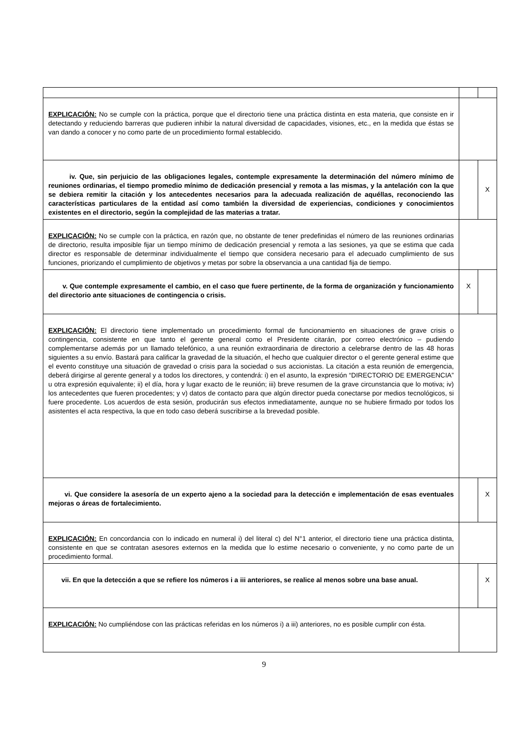| EXPLICACIÓN: No se cumple con la práctica, porque que el directorio tiene una práctica distinta en esta materia, que consiste en ir detectando y reduciendo barreras que pudieren inhibir la natural diversidad de capacidades, visiones, etc., en la medida que éstas se van dando a conocer y no como parte de un procedimiento formal establecido. | | |
| iv. Que, sin perjuicio de las obligaciones legales, contemple expresamente la determinación del número mínimo de reuniones ordinarias, el tiempo promedio mínimo de dedicación presencial y remota a las mismas, y la antelación con la que se debiera remitir la citación y los antecedentes necesarios para la adecuada realización de aquéllas, reconociendo las características particulares de la entidad así como también la diversidad de experiencias, condiciones y conocimientos existentes en el directorio, según la complejidad de las materias a tratar. | | X |
| EXPLICACIÓN: No se cumple con la práctica, en razón que, no obstante de tener predefinidas el número de las reuniones ordinarias de directorio, resulta imposible fijar un tiempo mínimo de dedicación presencial y remota a las sesiones, ya que se estima que cada director es responsable de determinar individualmente el tiempo que considera necesario para el adecuado cumplimiento de sus funciones, priorizando el cumplimiento de objetivos y metas por sobre la observancia a una cantidad fija de tiempo. | | |
| v. Que contemple expresamente el cambio, en el caso que fuere pertinente, de la forma de organización y funcionamiento del directorio ante situaciones de contingencia o crisis. | X | |
| EXPLICACIÓN: El directorio tiene implementado un procedimiento formal de funcionamiento en situaciones de grave crisis o contingencia, consistente en que tanto el gerente general como el Presidente citarán, por correo electrónico – pudiendo complementarse además por un llamado telefónico, a una reunión extraordinaria de directorio a celebrarse dentro de las 48 horas siguientes a su envío. Bastará para calificar la gravedad de la situación, el hecho que cualquier director o el gerente general estime que el evento constituye una situación de gravedad o crisis para la sociedad o sus accionistas. La citación a esta reunión de emergencia, deberá dirigirse al gerente general y a todos los directores, y contendrá: i) en el asunto, la expresión “DIRECTORIO DE EMERGENCIA” u otra expresión equivalente; ii) el día, hora y lugar exacto de le reunión; iii) breve resumen de la grave circunstancia que lo motiva; iv) los antecedentes que fueren procedentes; y v) datos de contacto para que algún director pueda conectarse por medios tecnológicos, si fuere procedente. Los acuerdos de esta sesión, producirán sus efectos inmediatamente, aunque no se hubiere firmado por todos los asistentes el acta respectiva, la que en todo caso deberá suscribirse a la brevedad posible. | | |
| vi. Que considere la asesoría de un experto ajeno a la sociedad para la detección e implementación de esas eventuales mejoras o áreas de fortalecimiento. | | X |
| EXPLICACIÓN: En concordancia con lo indicado en numeral i) del literal c) del N°1 anterior, el directorio tiene una práctica distinta, consistente en que se contratan asesores externos en la medida que lo estime necesario o conveniente, y no como parte de un procedimiento formal. | | |
| vii. En que la detección a que se refiere los números i a iii anteriores, se realice al menos sobre una base anual. | | X |
| EXPLICACIÓN: No cumpliéndose con las prácticas referidas en los números i) a iii) anteriores, no es posible cumplir con ésta. | | |
9